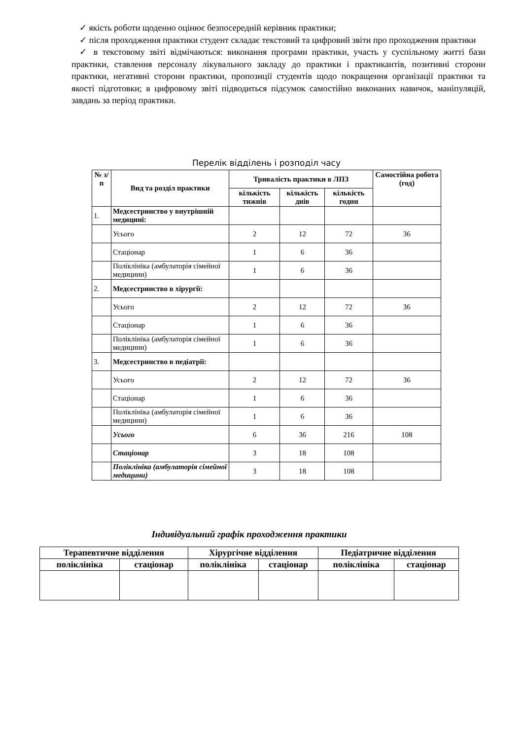✓ якість роботи щоденно оцінює безпосередній керівник практики;
✓ після проходження практики студент складає текстовий та цифровий звіти про проходження практики
✓ в текстовому звіті відмічаються: виконання програми практики, участь у суспільному житті бази практики, ставлення персоналу лікувального закладу до практики і практикантів, позитивні сторони практики, негативні сторони практики, пропозиції студентів щодо покращення організації практики та якості підготовки; в цифровому звіті підводиться підсумок самостійно виконаних навичок, маніпуляцій, завдань за період практики.
Перелік відділень і розподіл часу
| № з/п | Вид та розділ практики | Тривалість практики в ЛПЗ | | | Самостійна робота (год) |
| --- | --- | --- | --- | --- | --- |
| | | кількість тижнів | кількість днів | кількість годин | |
| 1. | Медсестринство у внутрішній медицині: | | | | |
| | Усього | 2 | 12 | 72 | 36 |
| | Стаціонар | 1 | 6 | 36 | |
| | Поліклініка (амбулаторія сімейної медицини) | 1 | 6 | 36 | |
| 2. | Медсестринство в хірургії: | | | | |
| | Усього | 2 | 12 | 72 | 36 |
| | Стаціонар | 1 | 6 | 36 | |
| | Поліклініка (амбулаторія сімейної медицини) | 1 | 6 | 36 | |
| 3. | Медсестринство в педіатрії: | | | | |
| | Усього | 2 | 12 | 72 | 36 |
| | Стаціонар | 1 | 6 | 36 | |
| | Поліклініка (амбулаторія сімейної медицини) | 1 | 6 | 36 | |
| | Усього | 6 | 36 | 216 | 108 |
| | Стаціонар | 3 | 18 | 108 | |
| | Поліклініка (амбулаторія сімейної медицини) | 3 | 18 | 108 | |
Індивідуальний графік проходження практики
| Терапевтичне відділення | | Хірургічне відділення | | Педіатричне відділення | |
| --- | --- | --- | --- | --- | --- |
| поліклініка | стаціонар | поліклініка | стаціонар | поліклініка | стаціонар |